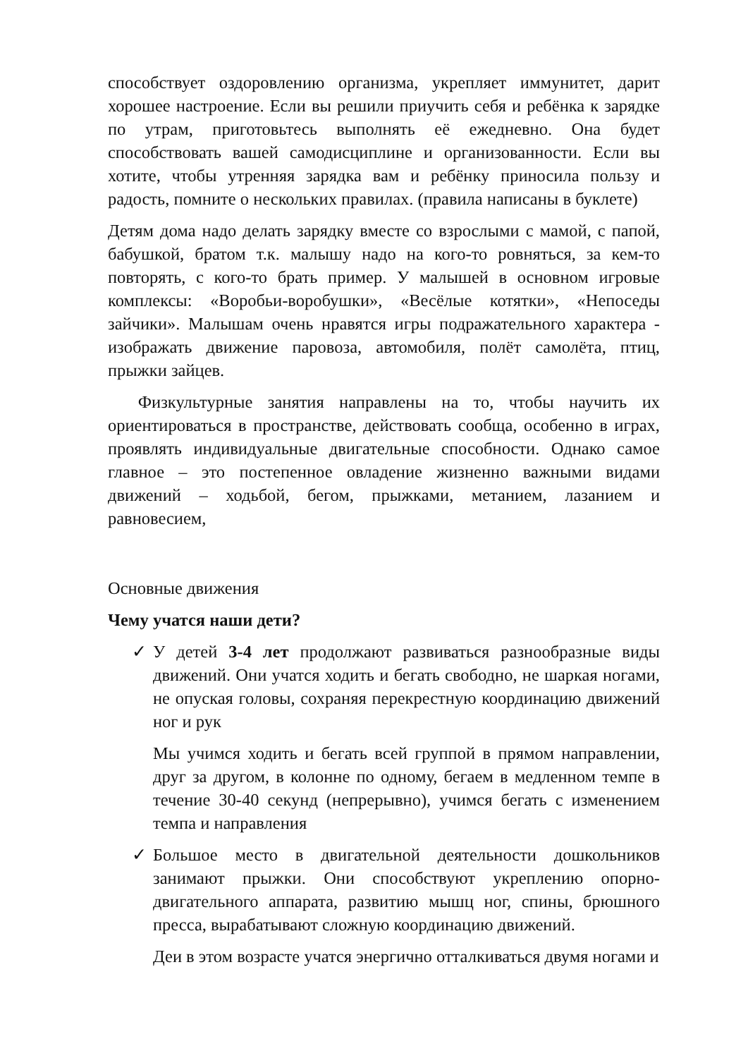способствует оздоровлению организма, укрепляет иммунитет, дарит хорошее настроение. Если вы решили приучить себя и ребёнка к зарядке по утрам, приготовьтесь выполнять её ежедневно. Она будет способствовать вашей самодисциплине и организованности. Если вы хотите, чтобы утренняя зарядка вам и ребёнку приносила пользу и радость, помните о нескольких правилах. (правила написаны в буклете)
Детям дома надо делать зарядку вместе со взрослыми с мамой, с папой, бабушкой, братом т.к. малышу надо на кого-то ровняться, за кем-то повторять, с кого-то брать пример. У малышей в основном игровые комплексы: «Воробьи-воробушки», «Весёлые котятки», «Непоседы зайчики». Малышам очень нравятся игры подражательного характера - изображать движение паровоза, автомобиля, полёт самолёта, птиц, прыжки зайцев.
Физкультурные занятия направлены на то, чтобы научить их ориентироваться в пространстве, действовать сообща, особенно в играх, проявлять индивидуальные двигательные способности. Однако самое главное – это постепенное овладение жизненно важными видами движений – ходьбой, бегом, прыжками, метанием, лазанием и равновесием,
Основные движения
Чему учатся наши дети?
✓ У детей 3-4 лет продолжают развиваться разнообразные виды движений. Они учатся ходить и бегать свободно, не шаркая ногами, не опуская головы, сохраняя перекрестную координацию движений ног и рук
Мы учимся ходить и бегать всей группой в прямом направлении, друг за другом, в колонне по одному, бегаем в медленном темпе в течение 30-40 секунд (непрерывно), учимся бегать с изменением темпа и направления
✓ Большое место в двигательной деятельности дошкольников занимают прыжки. Они способствуют укреплению опорно-двигательного аппарата, развитию мышц ног, спины, брюшного пресса, вырабатывают сложную координацию движений.
Деи в этом возрасте учатся энергично отталкиваться двумя ногами и